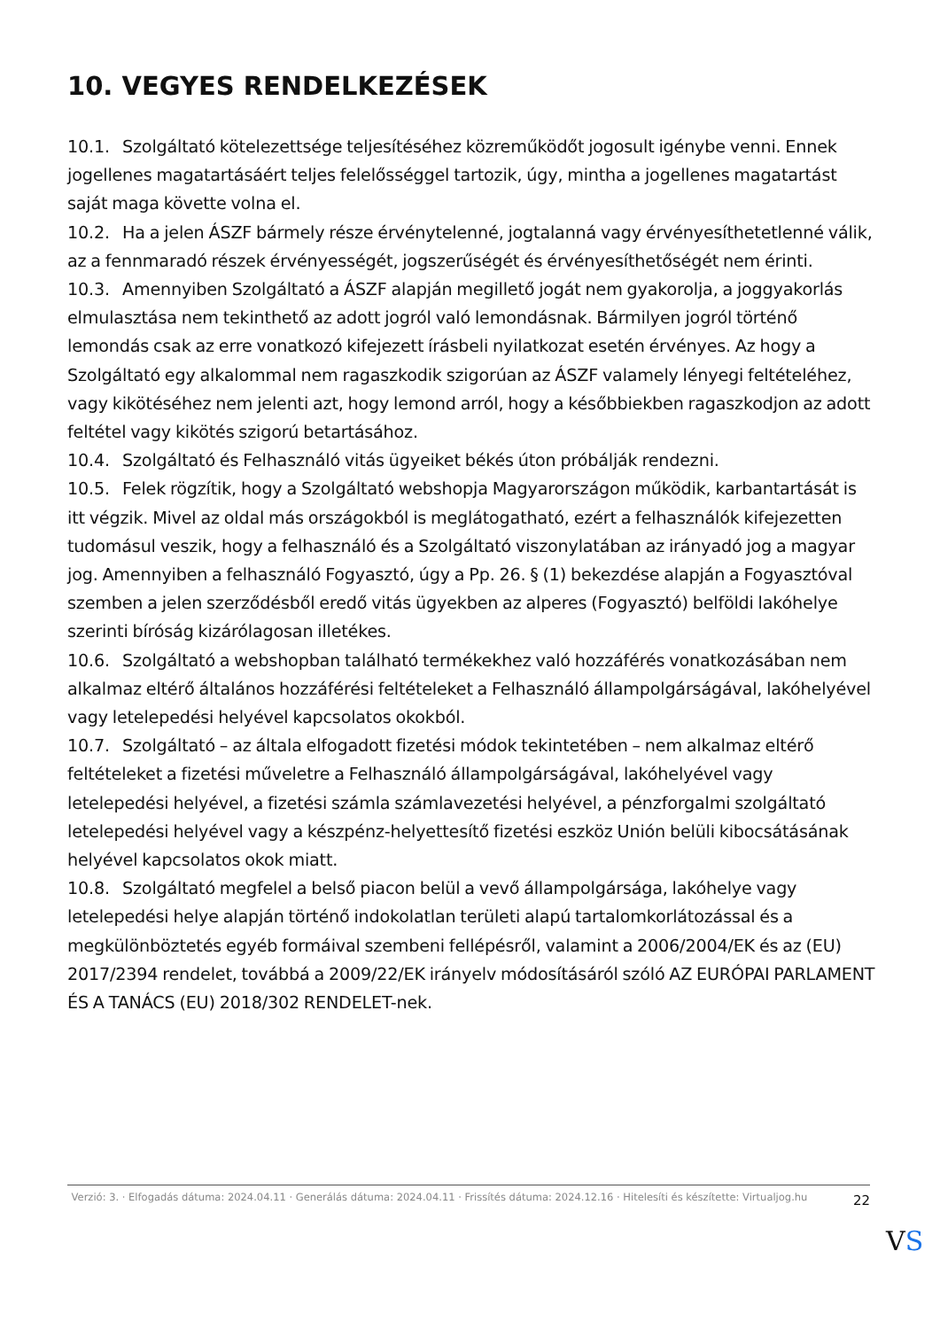10. VEGYES RENDELKEZÉSEK
10.1. Szolgáltató kötelezettsége teljesítéséhez közreműködőt jogosult igénybe venni. Ennek jogellenes magatartásáért teljes felelősséggel tartozik, úgy, mintha a jogellenes magatartást saját maga követte volna el.
10.2. Ha a jelen ÁSZF bármely része érvénytelenné, jogtalanná vagy érvényesíthetetlenné válik, az a fennmaradó részek érvényességét, jogszerűségét és érvényesíthetőségét nem érinti.
10.3. Amennyiben Szolgáltató a ÁSZF alapján megillető jogát nem gyakorolja, a joggyakorlás elmulasztása nem tekinthető az adott jogról való lemondásnak. Bármilyen jogról történő lemondás csak az erre vonatkozó kifejezett írásbeli nyilatkozat esetén érvényes. Az hogy a Szolgáltató egy alkalommal nem ragaszkodik szigorúan az ÁSZF valamely lényegi feltételéhez, vagy kikötéséhez nem jelenti azt, hogy lemond arról, hogy a későbbiekben ragaszkodjon az adott feltétel vagy kikötés szigorú betartásához.
10.4. Szolgáltató és Felhasználó vitás ügyeiket békés úton próbálják rendezni.
10.5. Felek rögzítik, hogy a Szolgáltató webshopja Magyarországon működik, karbantartását is itt végzik. Mivel az oldal más országokból is meglátogatható, ezért a felhasználók kifejezetten tudomásul veszik, hogy a felhasználó és a Szolgáltató viszonylatában az irányadó jog a magyar jog. Amennyiben a felhasználó Fogyasztó, úgy a Pp. 26. § (1) bekezdése alapján a Fogyasztóval szemben a jelen szerződésből eredő vitás ügyekben az alperes (Fogyasztó) belföldi lakóhelye szerinti bíróság kizárólagosan illetékes.
10.6. Szolgáltató a webshopban található termékekhez való hozzáférés vonatkozásában nem alkalmaz eltérő általános hozzáférési feltételeket a Felhasználó állampolgárságával, lakóhelyével vagy letelepedési helyével kapcsolatos okokból.
10.7. Szolgáltató – az általa elfogadott fizetési módok tekintetében – nem alkalmaz eltérő feltételeket a fizetési műveletre a Felhasználó állampolgárságával, lakóhelyével vagy letelepedési helyével, a fizetési számla számlavezetési helyével, a pénzforgalmi szolgáltató letelepedési helyével vagy a készpénz-helyettesítő fizetési eszköz Unión belüli kibocsátásának helyével kapcsolatos okok miatt.
10.8. Szolgáltató megfelel a belső piacon belül a vevő állampolgársága, lakóhelye vagy letelepedési helye alapján történő indokolatlan területi alapú tartalomkorlátozással és a megkülönböztetés egyéb formáival szembeni fellépésről, valamint a 2006/2004/EK és az (EU) 2017/2394 rendelet, továbbá a 2009/22/EK irányelv módosításáról szóló AZ EURÓPAI PARLAMENT ÉS A TANÁCS (EU) 2018/302 RENDELET-nek.
Verzió: 3. · Elfogadás dátuma: 2024.04.11 · Generálás dátuma: 2024.04.11 · Frissítés dátuma: 2024.12.16 · Hitelesíti és készítette: Virtualjog.hu
22
VS